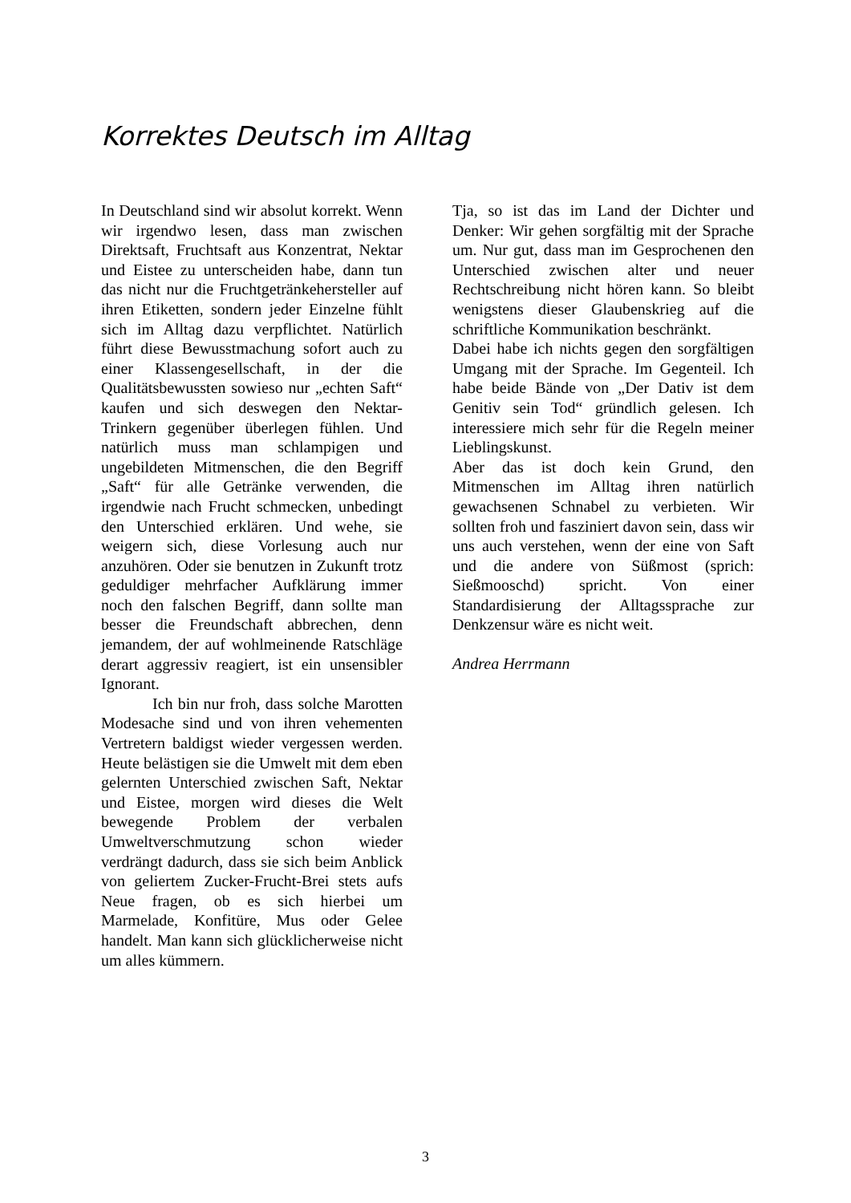Korrektes Deutsch im Alltag
In Deutschland sind wir absolut korrekt. Wenn wir irgendwo lesen, dass man zwischen Direktsaft, Fruchtsaft aus Konzentrat, Nektar und Eistee zu unterscheiden habe, dann tun das nicht nur die Fruchtgetränkehersteller auf ihren Etiketten, sondern jeder Einzelne fühlt sich im Alltag dazu verpflichtet. Natürlich führt diese Bewusstmachung sofort auch zu einer Klassengesellschaft, in der die Qualitätsbewussten sowieso nur „echten Saft“ kaufen und sich deswegen den Nektar-Trinkern gegenüber überlegen fühlen. Und natürlich muss man schlampigen und ungebildeten Mitmenschen, die den Begriff „Saft“ für alle Getränke verwenden, die irgendwie nach Frucht schmecken, unbedingt den Unterschied erklären. Und wehe, sie weigern sich, diese Vorlesung auch nur anzuhören. Oder sie benutzen in Zukunft trotz geduldiger mehrfacher Aufklärung immer noch den falschen Begriff, dann sollte man besser die Freundschaft abbrechen, denn jemandem, der auf wohlmeinende Ratschläge derart aggressiv reagiert, ist ein unsensibler Ignorant.
Ich bin nur froh, dass solche Marotten Modesache sind und von ihren vehementen Vertretern baldigst wieder vergessen werden. Heute belästigen sie die Umwelt mit dem eben gelernten Unterschied zwischen Saft, Nektar und Eistee, morgen wird dieses die Welt bewegende Problem der verbalen Umweltverschmutzung schon wieder verdrängt dadurch, dass sie sich beim Anblick von geliertem Zucker-Frucht-Brei stets aufs Neue fragen, ob es sich hierbei um Marmelade, Konfitüre, Mus oder Gelee handelt. Man kann sich glücklicherweise nicht um alles kümmern.
Tja, so ist das im Land der Dichter und Denker: Wir gehen sorgfältig mit der Sprache um. Nur gut, dass man im Gesprochenen den Unterschied zwischen alter und neuer Rechtschreibung nicht hören kann. So bleibt wenigstens dieser Glaubenskrieg auf die schriftliche Kommunikation beschränkt.
Dabei habe ich nichts gegen den sorgfältigen Umgang mit der Sprache. Im Gegenteil. Ich habe beide Bände von „Der Dativ ist dem Genitiv sein Tod“ gründlich gelesen. Ich interessiere mich sehr für die Regeln meiner Lieblingskunst.
Aber das ist doch kein Grund, den Mitmenschen im Alltag ihren natürlich gewachsenen Schnabel zu verbieten. Wir sollten froh und fasziniert davon sein, dass wir uns auch verstehen, wenn der eine von Saft und die andere von Süßmost (sprich: Sießmooschd) spricht. Von einer Standardisierung der Alltagssprache zur Denkzensur wäre es nicht weit.
Andrea Herrmann
3